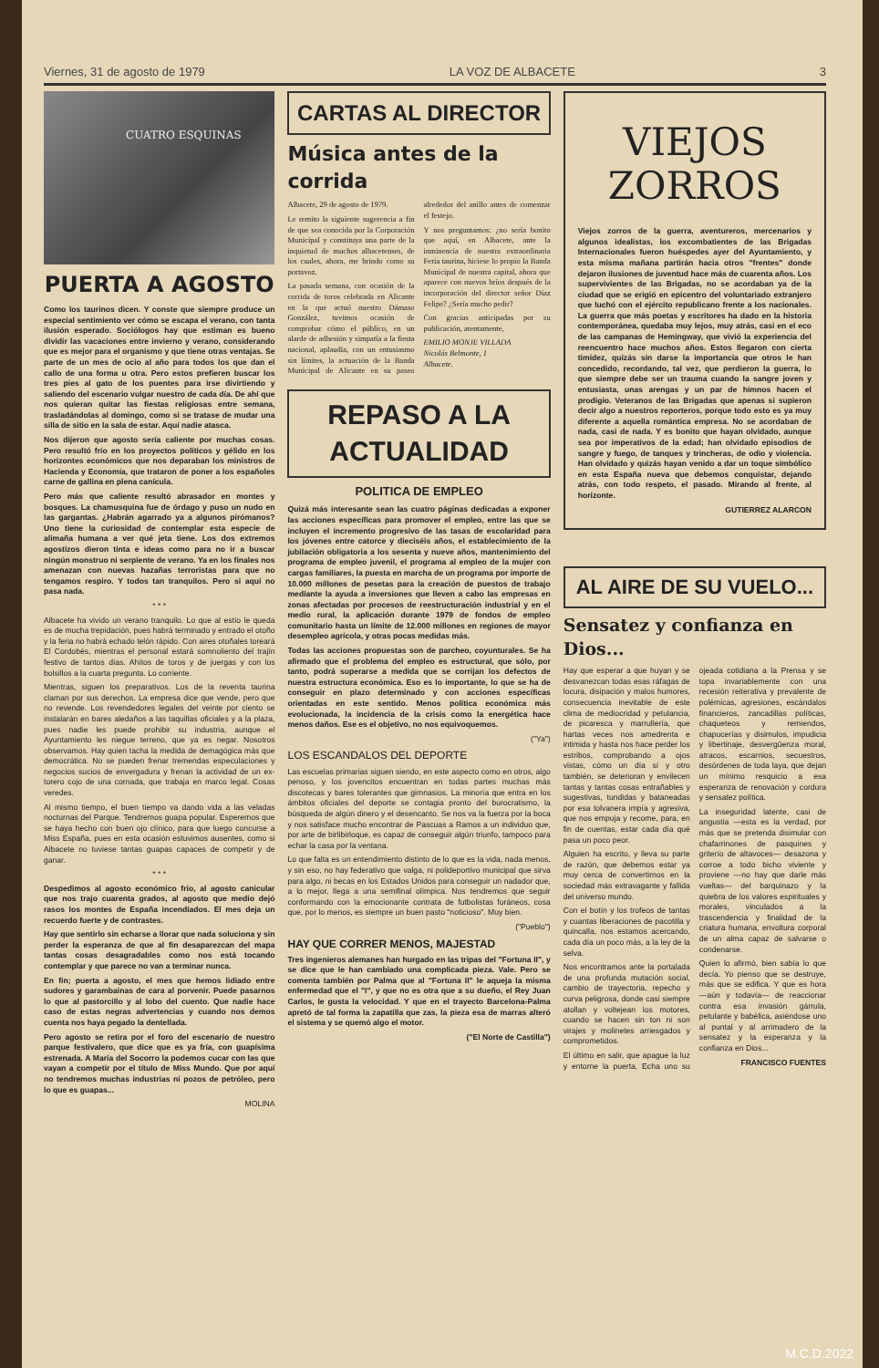Viernes, 31 de agosto de 1979 LA VOZ DE ALBACETE 3
CUATRO ESQUINAS
PUERTA A AGOSTO
Como los taurinos dicen. Y conste que siempre produce un especial sentimiento ver cómo se escapa el verano, con tanta ilusión esperado. Sociólogos hay que estiman es bueno dividir las vacaciones entre invierno y verano, considerando que es mejor para el organismo y que tiene otras ventajas. Se parte de un mes de ocio al año para todos los que dan el callo de una forma u otra. Pero estos prefieren buscar los tres pies al gato de los puentes para irse divirtiendo y saliendo del escenario vulgar nuestro de cada día. De ahí que nos quieran quitar las fiestas religiosas entre semana, trasladándolas al domingo, como si se tratase de mudar una silla de sitio en la sala de estar. Aquí nadie atasca.
Nos dijeron que agosto sería caliente por muchas cosas. Pero resultó frío en los proyectos políticos y gélido en los horizontes económicos que nos deparaban los ministros de Hacienda y Economía, que trataron de poner a los españoles carne de gallina en plena canícula.
Pero más que caliente resultó abrasador en montes y bosques. La chamusquina fue de órdago y puso un nudo en las gargantas. ¿Habrán agarrado ya a algunos pirómanos? Uno tiene la curiosidad de contemplar esta especie de alimaña humana a ver qué jeta tiene. Los dos extremos agostizos dieron tinta e ideas como para no ir a buscar ningún monstruo ni serpiente de verano. Ya en los finales nos amenazan con nuevas hazañas terroristas para que no tengamos respiro. Y todos tan tranquilos. Pero si aquí no pasa nada.
* * *
Albacete ha vivido un verano tranquilo. Lo que al estío le queda es de mucha trepidación, pues habrá terminado y entrado el otoño y la feria no habrá echado telón rápido. Con aires otoñales toreará El Cordobés, mientras el personal estará somnoliento del trajín festivo de tantos días. Ahítos de toros y de juergas y con los bolsillos a la cuarta pregunta. Lo corriente.
Mientras, siguen los preparativos. Los de la reventa taurina claman por sus derechos. La empresa dice que vende, pero que no revende. Los revendedores legales del veinte por ciento se instalarán en bares aledaños a las taquillas oficiales y a la plaza, pues nadie les puede prohibir su industria, aunque el Ayuntamiento les niegue terreno, que ya es negar. Nosotros observamos. Hay quien tacha la medida de demagógica más que democrática. No se pueden frenar tremendas especulaciones y negocios sucios de envergadura y frenan la actividad de un ex-torero cojo de una cornada, que trabaja en marco legal. Cosas veredes.
Al mismo tiempo, el buen tiempo va dando vida a las veladas nocturnas del Parque. Tendremos guapa popular. Esperemos que se haya hecho con buen ojo clínico, para que luego concurse a Miss España, pues en esta ocasión estuvimos ausentes, como si Albacete no tuviese tantas guapas capaces de competir y de ganar.
* * *
Despedimos al agosto económico frío, al agosto canicular que nos trajo cuarenta grados, al agosto que medio dejó rasos los montes de España incendiados. El mes deja un recuerdo fuerte y de contrastes.
Hay que sentirlo sin echarse a llorar que nada soluciona y sin perder la esperanza de que al fin desaparezcan del mapa tantas cosas desagradables como nos está tocando contemplar y que parece no van a terminar nunca.
En fin; puerta a agosto, el mes que hemos lidiado entre sudores y garambainas de cara al porvenir. Puede pasarnos lo que al pastorcillo y al lobo del cuento. Que nadie hace caso de estas negras advertencias y cuando nos demos cuenta nos haya pegado la dentellada.
Pero agosto se retira por el foro del escenario de nuestro parque festivalero, que dice que es ya fría, con guapísima estrenada. A María del Socorro la podemos cucar con las que vayan a competir por el título de Miss Mundo. Que por aquí no tendremos muchas industrias ni pozos de petróleo, pero lo que es guapas...
MOLINA
CARTAS AL DIRECTOR
Música antes de la corrida
Albacete, 29 de agosto de 1979.
Le remito la siguiente sugerencia a fin de que sea conocida por la Corporación Municipal y constituya una parte de la inquietud de muchos albacetenses, de los cuales, ahora, me brindo como su portavoz.
La pasada semana, con ocasión de la corrida de toros celebrada en Alicante en la que actuó nuestro Dámaso González, tuvimos ocasión de comprobar cómo el público, en un alarde de adhesión y simpatía a la fiesta nacional, aplaudía, con un entusiasmo sin límites, la actuación de la Banda Municipal de Alicante en su paseo alrededor del anillo antes de comenzar el festejo.
Y nos preguntamos: ¿no sería bonito que aquí, en Albacete, ante la inminencia de nuestra extraordinaria Feria taurina, hiciese lo propio la Banda Municipal de nuestra capital, ahora que aparece con nuevos bríos después de la incorporación del director señor Díaz Felipe? ¿Sería mucho pedir?
Con gracias anticipadas por su publicación, atentamente,
EMILIO MONJE VILLADA
Nicolás Belmonte, 1
Albacete.
REPASO A LA ACTUALIDAD
POLITICA DE EMPLEO
Quizá más interesante sean las cuatro páginas dedicadas a exponer las acciones específicas para promover el empleo, entre las que se incluyen el incremento progresivo de las tasas de escolaridad para los jóvenes entre catorce y dieciséis años, el establecimiento de la jubilación obligatoria a los sesenta y nueve años, mantenimiento del programa de empleo juvenil, el programa al empleo de la mujer con cargas familiares, la puesta en marcha de un programa por importe de 10.000 millones de pesetas para la creación de puestos de trabajo mediante la ayuda a inversiones que lleven a cabo las empresas en zonas afectadas por procesos de reestructuración industrial y en el medio rural, la aplicación durante 1979 de fondos de empleo comunitario hasta un límite de 12.000 millones en regiones de mayor desempleo agrícola, y otras pocas medidas más.
Todas las acciones propuestas son de parcheo, coyunturales. Se ha afirmado que el problema del empleo es estructural, que sólo, por tanto, podrá superarse a medida que se corrijan los defectos de nuestra estructura económica. Eso es lo importante, lo que se ha de conseguir en plazo determinado y con acciones específicas orientadas en este sentido. Menos política económica más evolucionada, la incidencia de la crisis como la energética hace menos daños. Ese es el objetivo, no nos equivoquemos.
("Ya")
LOS ESCANDALOS DEL DEPORTE
Las escuelas primarias siguen siendo, en este aspecto como en otros, algo penoso, y los jovencitos encuentran en todas partes muchas más discotecas y bares tolerantes que gimnasios. La minoría que entra en los ámbitos oficiales del deporte se contagia pronto del burocratismo, la búsqueda de algún dinero y el desencanto. Se nos va la fuerza por la boca y nos satisface mucho encontrar de Pascuas a Ramos a un individuo que, por arte de birlibirloque, es capaz de conseguir algún triunfo, tampoco para echar la casa por la ventana.
Lo que falta es un entendimiento distinto de lo que es la vida, nada menos, y sin eso, no hay federativo que valga, ni polideportivo municipal que sirva para algo, ni becas en los Estados Unidos para conseguir un nadador que, a lo mejor, llega a una semifinal olímpica. Nos tendremos que seguir conformando con la emocionante contrata de futbolistas foráneos, cosa que, por lo menos, es siempre un buen pasto "noticioso". Muy bien.
("Pueblo")
HAY QUE CORRER MENOS, MAJESTAD
Tres ingenieros alemanes han hurgado en las tripas del "Fortuna II", y se dice que le han cambiado una complicada pieza. Vale. Pero se comenta también por Palma que al "Fortuna II" le aqueja la misma enfermedad que el "I", y que no es otra que a su dueño, el Rey Juan Carlos, le gusta la velocidad. Y que en el trayecto Barcelona-Palma apretó de tal forma la zapatilla que zas, la pieza esa de marras alteró el sistema y se quemó algo el motor.
("El Norte de Castilla")
VIEJOS
ZORROS
Viejos zorros de la guerra, aventureros, mercenarios y algunos idealistas, los excombatientes de las Brigadas Internacionales fueron huéspedes ayer del Ayuntamiento, y esta misma mañana partirán hacia otros "frentes" donde dejaron ilusiones de juventud hace más de cuarenta años. Los supervivientes de las Brigadas, no se acordaban ya de la ciudad que se erigió en epicentro del voluntariado extranjero que luchó con el ejército republicano frente a los nacionales. La guerra que más poetas y escritores ha dado en la historia contemporánea, quedaba muy lejos, muy atrás, casi en el eco de las campanas de Hemingway, que vivió la experiencia del reencuentro hace muchos años. Estos llegaron con cierta timidez, quizás sin darse la importancia que otros le han concedido, recordando, tal vez, que perdieron la guerra, lo que siempre debe ser un trauma cuando la sangre joven y entusiasta, unas arengas y un par de himnos hacen el prodigio. Veteranos de las Brigadas que apenas si supieron decir algo a nuestros reporteros, porque todo esto es ya muy diferente a aquella romántica empresa. No se acordaban de nada, casi de nada. Y es bonito que hayan olvidado, aunque sea por imperativos de la edad; han olvidado episodios de sangre y fuego, de tanques y trincheras, de odio y violencia. Han olvidado y quizás hayan venido a dar un toque simbólico en esta España nueva que debemos conquistar, dejando atrás, con todo respeto, el pasado. Mirando al frente, al horizonte.
GUTIERREZ ALARCON
AL AIRE DE SU VUELO...
Sensatez y confianza en Dios...
Hay que esperar a que huyan y se desvanezcan todas esas ráfagas de locura, disipación y malos humores, consecuencia inevitable de este clima de mediocridad y petulancia, de picaresca y marrullería, que hartas veces nos amedrenta e intimida y hasta nos hace perder los estribos, comprobando a ojos vistas, cómo un día sí y otro también, se deterioran y envilecen tantas y tantas cosas entrañables y sugestivas, tundidas y bataneadas por esa tolvanera impía y agresiva, que nos empuja y recome, para, en fin de cuentas, estar cada día qué pasa un poco peor.
Alguien ha escrito, y lleva su parte de razón, que debemos estar ya muy cerca de convertirnos en la sociedad más extravagante y fallida del universo mundo.
Con el botín y los trofeos de tantas y cuantas liberaciones de pacotilla y quincalla, nos estamos acercando, cada día un poco más, a la ley de la selva.
Nos encontramos ante la portalada de una profunda mutación social, cambio de trayectoria, repecho y curva peligrosa, donde casi siempre atollan y voltejean los motores, cuando se hacen sin ton ni son virajes y molinetes arriesgados y comprometidos.
El último en salir, que apague la luz y entorne la puerta. Echa uno su ojeada cotidiana a la Prensa y se topa invariablemente con una recesión reiterativa y prevalente de polémicas, agresiones, escándalos financieros, zancadillas políticas, chaqueteos y remiendos, chapucerías y disimulos, impudicia y libertinaje, desvergüenza moral, atracos, escarnios, secuestros, desórdenes de toda laya, que dejan un mínimo resquicio a esa esperanza de renovación y cordura y sensatez política.
La inseguridad latente, casi de angustia —esta es la verdad, por más que se pretenda disimular con chafarrinones de pasquines y griterío de altavoces— desazona y corroe a todo bicho viviente y proviene —no hay que darle más vueltas— del barquinazo y la quiebra de los valores espirituales y morales, vinculados a la trascendencia y finalidad de la criatura humana, envoltura corporal de un alma capaz de salvarse o condenarse.
Quien lo afirmó, bien sabía lo que decía. Yo pienso que se destruye, más que se edifica. Y que es hora —aún y todavía— de reaccionar contra esa invasión gárrula, petulante y babélica, asiéndose uno al puntal y al arrimadero de la sensatez y la esperanza y la confianza en Dios...
FRANCISCO FUENTES
M.C.D.2022